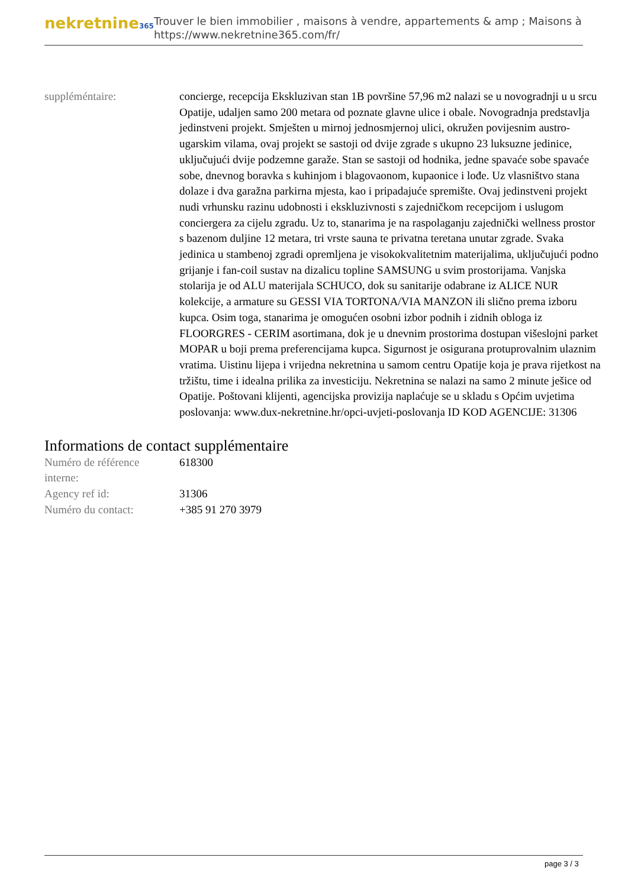nekretnine365
Trouver le bien immobilier , maisons à vendre, appartements & amp ; Maisons à
https://www.nekretnine365.com/fr/
| suppléméntaire: | concierge, recepcija Ekskluzivan stan 1B površine 57,96 m2 nalazi se u novogradnji u u srcu Opatije, udaljen samo 200 metara od poznate glavne ulice i obale. Novogradnja predstavlja jedinstveni projekt. Smješten u mirnoj jednosmjernoj ulici, okružen povijesnim austro-ugarskim vilama, ovaj projekt se sastoji od dvije zgrade s ukupno 23 luksuzne jedinice, uključujući dvije podzemne garaže. Stan se sastoji od hodnika, jedne spavaće sobe spavaće sobe, dnevnog boravka s kuhinjom i blagovaonom, kupaonice i lođe. Uz vlasništvo stana dolaze i dva garažna parkirna mjesta, kao i pripadajuće spremište. Ovaj jedinstveni projekt nudi vrhunsku razinu udobnosti i ekskluzivnosti s zajedničkom recepcijom i uslugom conciergera za cijelu zgradu. Uz to, stanarima je na raspolaganju zajednički wellness prostor s bazenom duljine 12 metara, tri vrste sauna te privatna teretana unutar zgrade. Svaka jedinica u stambenoj zgradi opremljena je visokokvalitetnim materijalima, uključujući podno grijanje i fan-coil sustav na dizalicu topline SAMSUNG u svim prostorijama. Vanjska stolarija je od ALU materijala SCHUCO, dok su sanitarije odabrane iz ALICE NUR kolekcije, a armature su GESSI VIA TORTONA/VIA MANZON ili slično prema izboru kupca. Osim toga, stanarima je omogućen osobni izbor podnih i zidnih obloga iz FLOORGRES - CERIM asortimana, dok je u dnevnim prostorima dostupan višeslojni parket MOPAR u boji prema preferencijama kupca. Sigurnost je osigurana protuprovalnim ulaznim vratima. Uistinu lijepa i vrijedna nekretnina u samom centru Opatije koja je prava rijetkost na tržištu, time i idealna prilika za investiciju. Nekretnina se nalazi na samo 2 minute ješice od Opatije. Poštovani klijenti, agencijska provizija naplaćuje se u skladu s Općim uvjetima poslovanja: www.dux-nekretnine.hr/opci-uvjeti-poslovanja ID KOD AGENCIJE: 31306 |
Informations de contact supplémentaire
| Numéro de référence interne: | 618300 |
| Agency ref id: | 31306 |
| Numéro du contact: | +385 91 270 3979 |
page 3 / 3